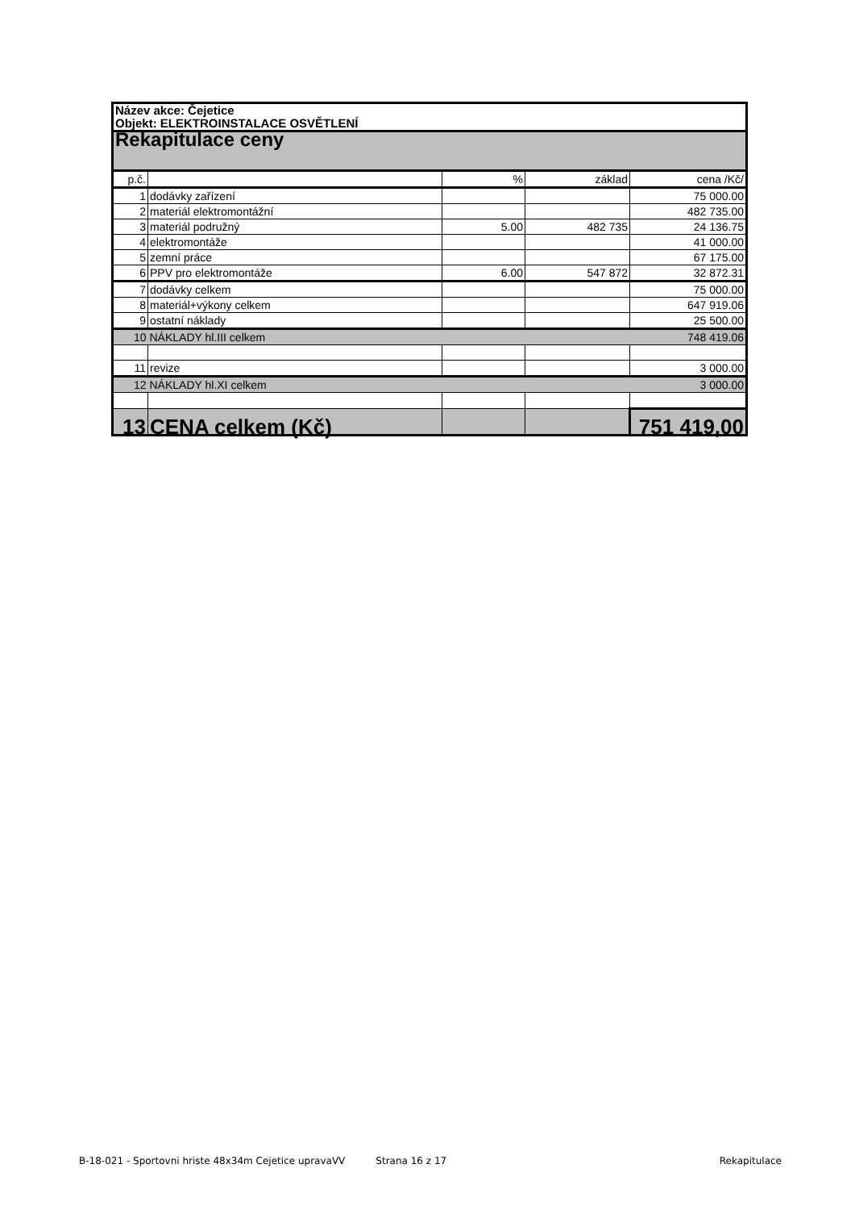| Název akce: Čejetice Objekt: ELEKTROINSTALACE OSVĚTLENÍ | | | | |
| Rekapitulace ceny | | | | |
| p.č. | | % | základ | cena /Kč/ |
| 1 | dodávky zařízení | | | 75 000.00 |
| 2 | materiál elektromontážní | | | 482 735.00 |
| 3 | materiál podružný | 5.00 | 482 735 | 24 136.75 |
| 4 | elektromontáže | | | 41 000.00 |
| 5 | zemní práce | | | 67 175.00 |
| 6 | PPV pro elektromontáže | 6.00 | 547 872 | 32 872.31 |
| 7 | dodávky celkem | | | 75 000.00 |
| 8 | materiál+výkony celkem | | | 647 919.06 |
| 9 | ostatní náklady | | | 25 500.00 |
| 10 | NÁKLADY hl.III celkem | | | 748 419.06 |
| 11 | revize | | | 3 000.00 |
| 12 | NÁKLADY hl.XI celkem | | | 3 000.00 |
| 13 | CENA celkem (Kč) | | | 751 419,00 |
B-18-021 - Sportovni hriste 48x34m Cejetice upravaVV Strana 16 z 17 Rekapitulace